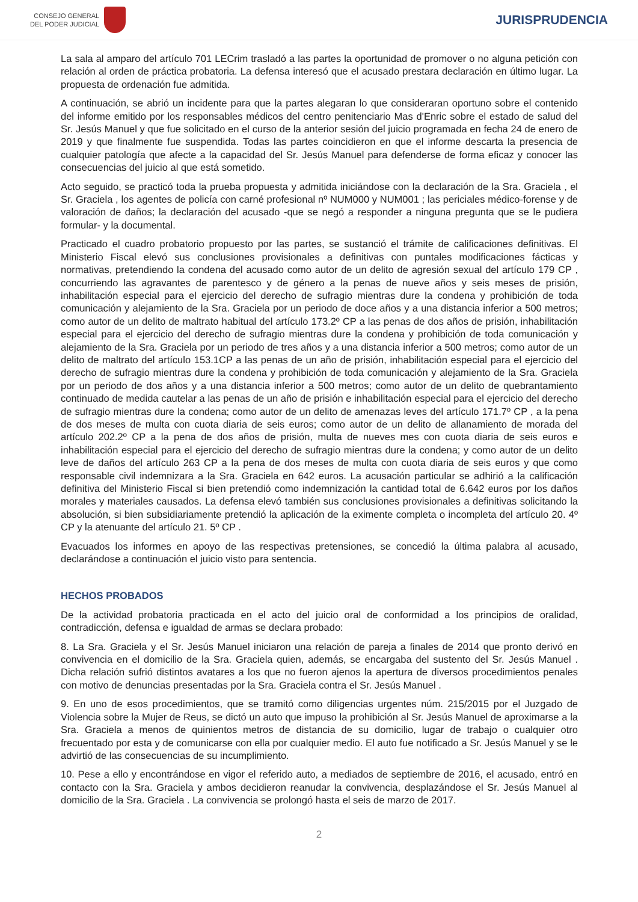CONSEJO GENERAL
DEL PODER JUDICIAL
JURISPRUDENCIA
La sala al amparo del artículo 701 LECrim trasladó a las partes la oportunidad de promover o no alguna petición con relación al orden de práctica probatoria. La defensa interesó que el acusado prestara declaración en último lugar. La propuesta de ordenación fue admitida.
A continuación, se abrió un incidente para que la partes alegaran lo que consideraran oportuno sobre el contenido del informe emitido por los responsables médicos del centro penitenciario Mas d'Enric sobre el estado de salud del Sr. Jesús Manuel y que fue solicitado en el curso de la anterior sesión del juicio programada en fecha 24 de enero de 2019 y que finalmente fue suspendida. Todas las partes coincidieron en que el informe descarta la presencia de cualquier patología que afecte a la capacidad del Sr. Jesús Manuel para defenderse de forma eficaz y conocer las consecuencias del juicio al que está sometido.
Acto seguido, se practicó toda la prueba propuesta y admitida iniciándose con la declaración de la Sra. Graciela , el Sr. Graciela , los agentes de policía con carné profesional nº NUM000 y NUM001 ; las periciales médico-forense y de valoración de daños; la declaración del acusado -que se negó a responder a ninguna pregunta que se le pudiera formular- y la documental.
Practicado el cuadro probatorio propuesto por las partes, se sustanció el trámite de calificaciones definitivas. El Ministerio Fiscal elevó sus conclusiones provisionales a definitivas con puntales modificaciones fácticas y normativas, pretendiendo la condena del acusado como autor de un delito de agresión sexual del artículo 179 CP , concurriendo las agravantes de parentesco y de género a la penas de nueve años y seis meses de prisión, inhabilitación especial para el ejercicio del derecho de sufragio mientras dure la condena y prohibición de toda comunicación y alejamiento de la Sra. Graciela por un periodo de doce años y a una distancia inferior a 500 metros; como autor de un delito de maltrato habitual del artículo 173.2º CP a las penas de dos años de prisión, inhabilitación especial para el ejercicio del derecho de sufragio mientras dure la condena y prohibición de toda comunicación y alejamiento de la Sra. Graciela por un periodo de tres años y a una distancia inferior a 500 metros; como autor de un delito de maltrato del artículo 153.1CP a las penas de un año de prisión, inhabilitación especial para el ejercicio del derecho de sufragio mientras dure la condena y prohibición de toda comunicación y alejamiento de la Sra. Graciela por un periodo de dos años y a una distancia inferior a 500 metros; como autor de un delito de quebrantamiento continuado de medida cautelar a las penas de un año de prisión e inhabilitación especial para el ejercicio del derecho de sufragio mientras dure la condena; como autor de un delito de amenazas leves del artículo 171.7º CP , a la pena de dos meses de multa con cuota diaria de seis euros; como autor de un delito de allanamiento de morada del artículo 202.2º CP a la pena de dos años de prisión, multa de nueves mes con cuota diaria de seis euros e inhabilitación especial para el ejercicio del derecho de sufragio mientras dure la condena; y como autor de un delito leve de daños del artículo 263 CP a la pena de dos meses de multa con cuota diaria de seis euros y que como responsable civil indemnizara a la Sra. Graciela en 642 euros. La acusación particular se adhirió a la calificación definitiva del Ministerio Fiscal si bien pretendió como indemnización la cantidad total de 6.642 euros por los daños morales y materiales causados. La defensa elevó también sus conclusiones provisionales a definitivas solicitando la absolución, si bien subsidiariamente pretendió la aplicación de la eximente completa o incompleta del artículo 20. 4º CP y la atenuante del artículo 21. 5º CP .
Evacuados los informes en apoyo de las respectivas pretensiones, se concedió la última palabra al acusado, declarándose a continuación el juicio visto para sentencia.
HECHOS PROBADOS
De la actividad probatoria practicada en el acto del juicio oral de conformidad a los principios de oralidad, contradicción, defensa e igualdad de armas se declara probado:
8. La Sra. Graciela y el Sr. Jesús Manuel iniciaron una relación de pareja a finales de 2014 que pronto derivó en convivencia en el domicilio de la Sra. Graciela quien, además, se encargaba del sustento del Sr. Jesús Manuel . Dicha relación sufrió distintos avatares a los que no fueron ajenos la apertura de diversos procedimientos penales con motivo de denuncias presentadas por la Sra. Graciela contra el Sr. Jesús Manuel .
9. En uno de esos procedimientos, que se tramitó como diligencias urgentes núm. 215/2015 por el Juzgado de Violencia sobre la Mujer de Reus, se dictó un auto que impuso la prohibición al Sr. Jesús Manuel de aproximarse a la Sra. Graciela a menos de quinientos metros de distancia de su domicilio, lugar de trabajo o cualquier otro frecuentado por esta y de comunicarse con ella por cualquier medio. El auto fue notificado a Sr. Jesús Manuel y se le advirtió de las consecuencias de su incumplimiento.
10. Pese a ello y encontrándose en vigor el referido auto, a mediados de septiembre de 2016, el acusado, entró en contacto con la Sra. Graciela y ambos decidieron reanudar la convivencia, desplazándose el Sr. Jesús Manuel al domicilio de la Sra. Graciela . La convivencia se prolongó hasta el seis de marzo de 2017.
2